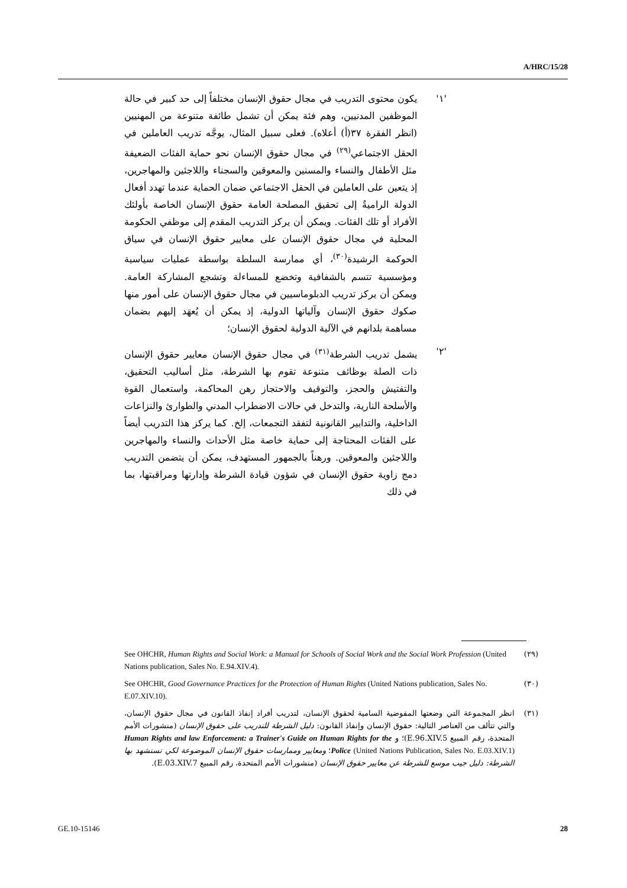A/HRC/15/28
'١' يكون محتوى التدريب في مجال حقوق الإنسان مختلفاً إلى حد كبير في حالة الموظفين المدنيين، وهم فئة يمكن أن تشمل طائفة متنوعة من المهنيين (انظر الفقرة ٣٧(أ) أعلاه). فعلى سبيل المثال، يوجَّه تدريب العاملين في الحقل الاجتماعي<sup>(٢٩)</sup> في مجال حقوق الإنسان نحو حماية الفئات الضعيفة مثل الأطفال والنساء والمسنين والمعوقين والسجناء واللاجئين والمهاجرين، إذ يتعين على العاملين في الحقل الاجتماعي ضمان الحماية عندما تهدد أفعال الدولة الراميةُ إلى تحقيق المصلحة العامة حقوق الإنسان الخاصة بأولئك الأفراد أو تلك الفئات. ويمكن أن يركز التدريب المقدم إلى موظفي الحكومة المحلية في مجال حقوق الإنسان على معايير حقوق الإنسان في سياق الحوكمة الرشيدة<sup>(٣٠)</sup>، أي ممارسة السلطة بواسطة عمليات سياسية ومؤسسية تتسم بالشفافية وتخضع للمساءلة وتشجع المشاركة العامة. ويمكن أن يركز تدريب الدبلوماسيين في مجال حقوق الإنسان على أمور منها صكوك حقوق الإنسان وآلياتها الدولية، إذ يمكن أن يُعهَد إليهم بضمان مساهمة بلدانهم في الآلية الدولية لحقوق الإنسان؛
'٢' يشمل تدريب الشرطة<sup>(٣١)</sup> في مجال حقوق الإنسان معايير حقوق الإنسان ذات الصلة بوظائف متنوعة تقوم بها الشرطة، مثل أساليب التحقيق، والتفتيش والحجز، والتوقيف والاحتجاز رهن المحاكمة، واستعمال القوة والأسلحة النارية، والتدخل في حالات الاضطراب المدني والطوارئ والنزاعات الداخلية، والتدابير القانونية لتفقد التجمعات، إلخ. كما يركز هذا التدريب أيضاً على الفئات المحتاجة إلى حماية خاصة مثل الأحداث والنساء والمهاجرين واللاجئين والمعوقين. ورهناً بالجمهور المستهدف، يمكن أن يتضمن التدريب دمج زاوية حقوق الإنسان في شؤون قيادة الشرطة وإدارتها ومراقبتها، بما في ذلك
(٢٩) See OHCHR, Human Rights and Social Work: a Manual for Schools of Social Work and the Social Work Profession (United Nations publication, Sales No. E.94.XIV.4).
(٣٠) See OHCHR, Good Governance Practices for the Protection of Human Rights (United Nations publication, Sales No. E.07.XIV.10).
(٣١) انظر المجموعة التي وضعتها المفوضية السامية لحقوق الإنسان، لتدريب أفراد إنفاذ القانون في مجال حقوق الإنسان، والتي تتألف من العناصر التالية: حقوق الإنسان وإنفاذ القانون: دليل الشرطة للتدريب على حقوق الإنسان (منشورات الأمم المتحدة، رقم المبيع E.96.XIV.5)؛ و Human Rights and law Enforcement: a Trainer's Guide on Human Rights for the Police (United Nations Publication, Sales No. E.03.XIV.1)؛ ومعايير وممارسات حقوق الإنسان الموضوعة لكي تستشهد بها الشرطة: دليل جيب موسع للشرطة عن معايير حقوق الإنسان (منشورات الأمم المتحدة، رقم المبيع E.03.XIV.7).
GE.10-15146 28